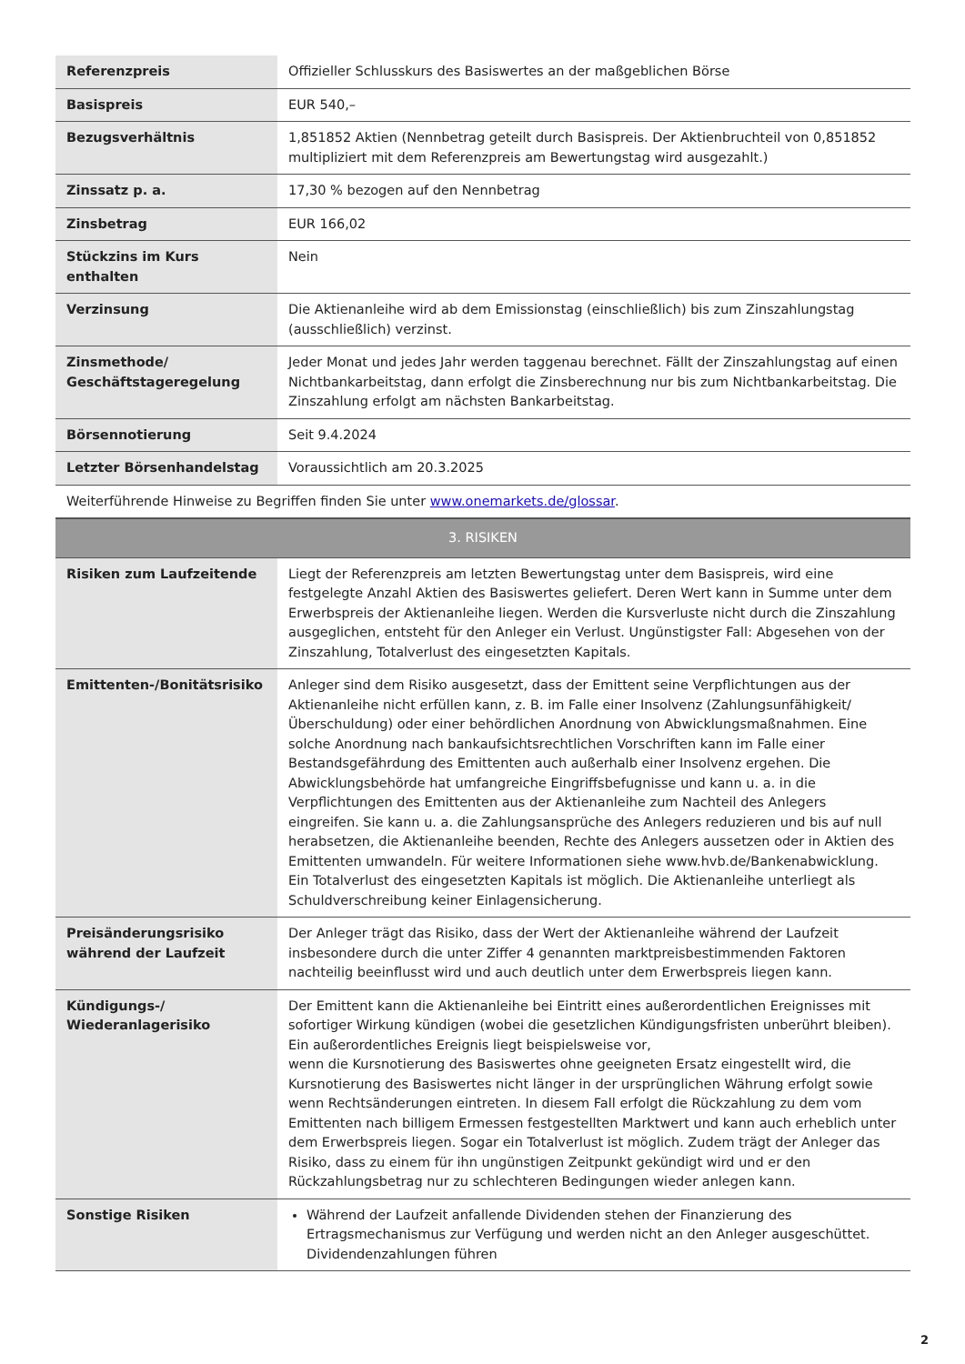| Referenzpreis | Offizieller Schlusskurs des Basiswertes an der maßgeblichen Börse |
| Basispreis | EUR 540,– |
| Bezugsverhältnis | 1,851852 Aktien (Nennbetrag geteilt durch Basispreis. Der Aktienbruchteil von 0,851852 multipliziert mit dem Referenzpreis am Bewertungstag wird ausgezahlt.) |
| Zinssatz p. a. | 17,30 % bezogen auf den Nennbetrag |
| Zinsbetrag | EUR 166,02 |
| Stückzins im Kurs enthalten | Nein |
| Verzinsung | Die Aktienanleihe wird ab dem Emissionstag (einschließlich) bis zum Zinszahlungstag (ausschließlich) verzinst. |
| Zinsmethode/ Geschäftstageregelung | Jeder Monat und jedes Jahr werden taggenau berechnet. Fällt der Zinszahlungstag auf einen Nichtbankarbeitstag, dann erfolgt die Zinsberechnung nur bis zum Nichtbankarbeitstag. Die Zinszahlung erfolgt am nächsten Bankarbeitstag. |
| Börsennotierung | Seit 9.4.2024 |
| Letzter Börsenhandelstag | Voraussichtlich am 20.3.2025 |
| Weiterführende Hinweise zu Begriffen finden Sie unter www.onemarkets.de/glossar . | |
| 3. RISIKEN | |
| Risiken zum Laufzeitende | Liegt der Referenzpreis am letzten Bewertungstag unter dem Basispreis, wird eine festgelegte Anzahl Aktien des Basiswertes geliefert. Deren Wert kann in Summe unter dem Erwerbspreis der Aktienanleihe liegen. Werden die Kursverluste nicht durch die Zinszahlung ausgeglichen, entsteht für den Anleger ein Verlust. Ungünstigster Fall: Abgesehen von der Zinszahlung, Totalverlust des eingesetzten Kapitals. |
| Emittenten-/Bonitätsrisiko | Anleger sind dem Risiko ausgesetzt, dass der Emittent seine Verpflichtungen aus der Aktienanleihe nicht erfüllen kann, z. B. im Falle einer Insolvenz (Zahlungsunfähigkeit/Überschuldung) oder einer behördlichen Anordnung von Abwicklungsmaßnahmen. Eine solche Anordnung nach bankaufsichtsrechtlichen Vorschriften kann im Falle einer Bestandsgefährdung des Emittenten auch außerhalb einer Insolvenz ergehen. Die Abwicklungsbehörde hat umfangreiche Eingriffsbefugnisse und kann u. a. in die Verpflichtungen des Emittenten aus der Aktienanleihe zum Nachteil des Anlegers eingreifen. Sie kann u. a. die Zahlungsansprüche des Anlegers reduzieren und bis auf null herabsetzen, die Aktienanleihe beenden, Rechte des Anlegers aussetzen oder in Aktien des Emittenten umwandeln. Für weitere Informationen siehe www.hvb.de/Bankenabwicklung. Ein Totalverlust des eingesetzten Kapitals ist möglich. Die Aktienanleihe unterliegt als Schuldverschreibung keiner Einlagensicherung. |
| Preisänderungsrisiko während der Laufzeit | Der Anleger trägt das Risiko, dass der Wert der Aktienanleihe während der Laufzeit insbesondere durch die unter Ziffer 4 genannten marktpreisbestimmenden Faktoren nachteilig beeinflusst wird und auch deutlich unter dem Erwerbspreis liegen kann. |
| Kündigungs-/ Wiederanlagerisiko | Der Emittent kann die Aktienanleihe bei Eintritt eines außerordentlichen Ereignisses mit sofortiger Wirkung kündigen (wobei die gesetzlichen Kündigungsfristen unberührt bleiben). Ein außerordentliches Ereignis liegt beispielsweise vor, wenn die Kursnotierung des Basiswertes ohne geeigneten Ersatz eingestellt wird, die Kursnotierung des Basiswertes nicht länger in der ursprünglichen Währung erfolgt sowie wenn Rechtsänderungen eintreten. In diesem Fall erfolgt die Rückzahlung zu dem vom Emittenten nach billigem Ermessen festgestellten Marktwert und kann auch erheblich unter dem Erwerbspreis liegen. Sogar ein Totalverlust ist möglich. Zudem trägt der Anleger das Risiko, dass zu einem für ihn ungünstigen Zeitpunkt gekündigt wird und er den Rückzahlungsbetrag nur zu schlechteren Bedingungen wieder anlegen kann. |
| Sonstige Risiken | Während der Laufzeit anfallende Dividenden stehen der Finanzierung des Ertragsmechanismus zur Verfügung und werden nicht an den Anleger ausgeschüttet. Dividendenzahlungen führen |
2